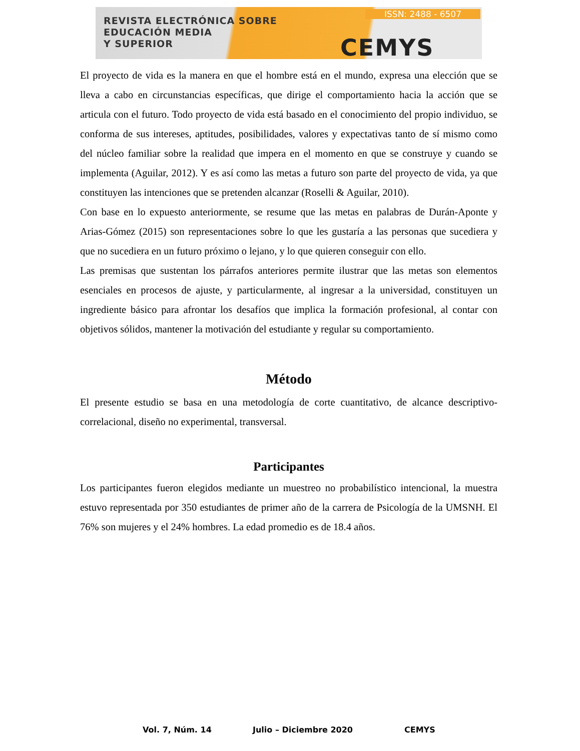REVISTA ELECTRÓNICA SOBRE
EDUCACIÓN MEDIA
Y SUPERIOR
ISSN: 2488 - 6507
CEMYS
El proyecto de vida es la manera en que el hombre está en el mundo, expresa una elección que se lleva a cabo en circunstancias específicas, que dirige el comportamiento hacia la acción que se articula con el futuro. Todo proyecto de vida está basado en el conocimiento del propio individuo, se conforma de sus intereses, aptitudes, posibilidades, valores y expectativas tanto de sí mismo como del núcleo familiar sobre la realidad que impera en el momento en que se construye y cuando se implementa (Aguilar, 2012). Y es así como las metas a futuro son parte del proyecto de vida, ya que constituyen las intenciones que se pretenden alcanzar (Roselli & Aguilar, 2010).
Con base en lo expuesto anteriormente, se resume que las metas en palabras de Durán-Aponte y Arias-Gómez (2015) son representaciones sobre lo que les gustaría a las personas que sucediera y que no sucediera en un futuro próximo o lejano, y lo que quieren conseguir con ello.
Las premisas que sustentan los párrafos anteriores permite ilustrar que las metas son elementos esenciales en procesos de ajuste, y particularmente, al ingresar a la universidad, constituyen un ingrediente básico para afrontar los desafíos que implica la formación profesional, al contar con objetivos sólidos, mantener la motivación del estudiante y regular su comportamiento.
Método
El presente estudio se basa en una metodología de corte cuantitativo, de alcance descriptivo-correlacional, diseño no experimental, transversal.
Participantes
Los participantes fueron elegidos mediante un muestreo no probabilístico intencional, la muestra estuvo representada por 350 estudiantes de primer año de la carrera de Psicología de la UMSNH. El 76% son mujeres y el 24% hombres. La edad promedio es de 18.4 años.
Vol. 7, Núm. 14 Julio – Diciembre 2020 CEMYS